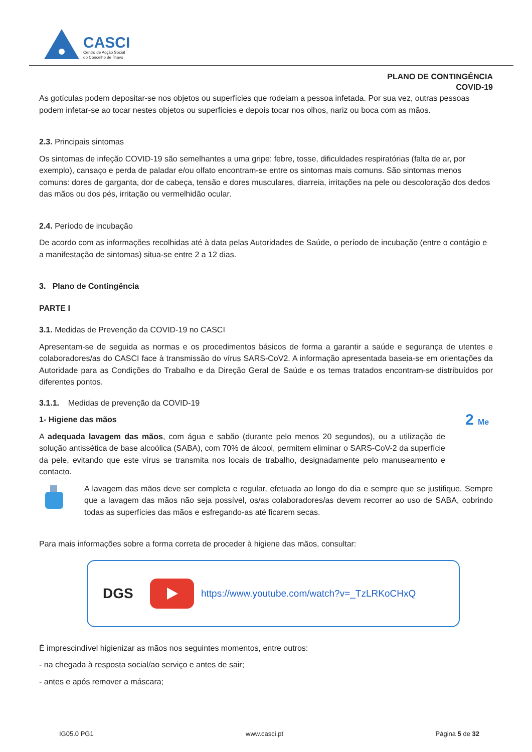CASCI
Centro de Acção Social
do Concelho de Ílhavo
PLANO DE CONTINGÊNCIA
COVID-19
As gotículas podem depositar-se nos objetos ou superfícies que rodeiam a pessoa infetada. Por sua vez, outras pessoas podem infetar-se ao tocar nestes objetos ou superfícies e depois tocar nos olhos, nariz ou boca com as mãos.
2.3. Principais sintomas
Os sintomas de infeção COVID-19 são semelhantes a uma gripe: febre, tosse, dificuldades respiratórias (falta de ar, por exemplo), cansaço e perda de paladar e/ou olfato encontram-se entre os sintomas mais comuns. São sintomas menos comuns: dores de garganta, dor de cabeça, tensão e dores musculares, diarreia, irritações na pele ou descoloração dos dedos das mãos ou dos pés, irritação ou vermelhidão ocular.
2.4. Período de incubação
De acordo com as informações recolhidas até à data pelas Autoridades de Saúde, o período de incubação (entre o contágio e a manifestação de sintomas) situa-se entre 2 a 12 dias.
3. Plano de Contingência
PARTE I
3.1. Medidas de Prevenção da COVID-19 no CASCI
Apresentam-se de seguida as normas e os procedimentos básicos de forma a garantir a saúde e segurança de utentes e colaboradores/as do CASCI face à transmissão do vírus SARS-CoV2. A informação apresentada baseia-se em orientações da Autoridade para as Condições do Trabalho e da Direção Geral de Saúde e os temas tratados encontram-se distribuídos por diferentes pontos.
3.1.1. Medidas de prevenção da COVID-19
1- Higiene das mãos
A adequada lavagem das mãos, com água e sabão (durante pelo menos 20 segundos), ou a utilização de solução antissética de base alcoólica (SABA), com 70% de álcool, permitem eliminar o SARS-CoV-2 da superfície da pele, evitando que este vírus se transmita nos locais de trabalho, designadamente pelo manuseamento e contacto.
2 Me
A lavagem das mãos deve ser completa e regular, efetuada ao longo do dia e sempre que se justifique. Sempre que a lavagem das mãos não seja possível, os/as colaboradores/as devem recorrer ao uso de SABA, cobrindo todas as superfícies das mãos e esfregando-as até ficarem secas.
Para mais informações sobre a forma correta de proceder à higiene das mãos, consultar:
DGS
https://www.youtube.com/watch?v=_TzLRKoCHxQ
É imprescindível higienizar as mãos nos seguintes momentos, entre outros:
- na chegada à resposta social/ao serviço e antes de sair;
- antes e após remover a máscara;
IG05.0 PG1 www.casci.pt Página 5 de 32